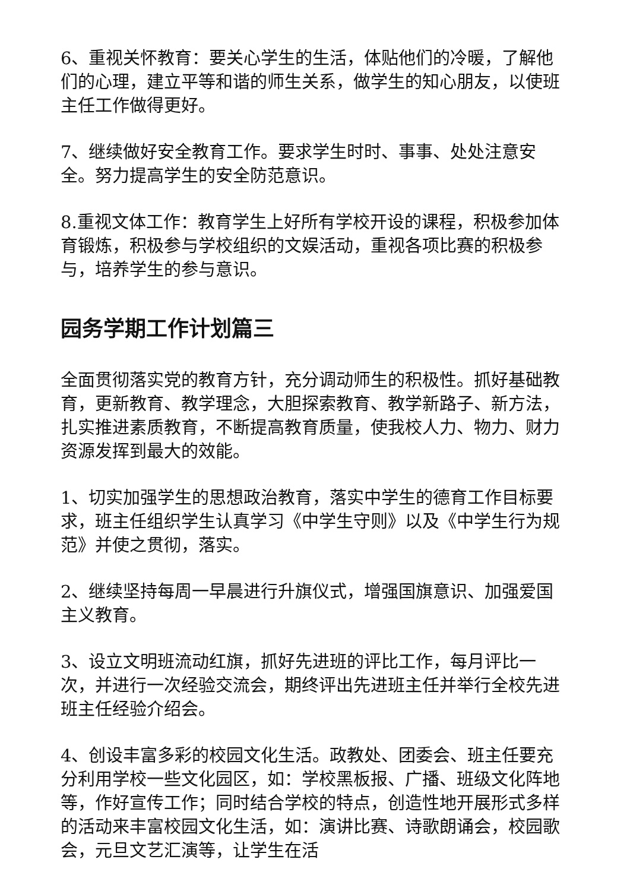6、重视关怀教育：要关心学生的生活，体贴他们的冷暖，了解他们的心理，建立平等和谐的师生关系，做学生的知心朋友，以使班主任工作做得更好。
7、继续做好安全教育工作。要求学生时时、事事、处处注意安全。努力提高学生的安全防范意识。
8.重视文体工作：教育学生上好所有学校开设的课程，积极参加体育锻炼，积极参与学校组织的文娱活动，重视各项比赛的积极参与，培养学生的参与意识。
园务学期工作计划篇三
全面贯彻落实党的教育方针，充分调动师生的积极性。抓好基础教育，更新教育、教学理念，大胆探索教育、教学新路子、新方法，扎实推进素质教育，不断提高教育质量，使我校人力、物力、财力资源发挥到最大的效能。
1、切实加强学生的思想政治教育，落实中学生的德育工作目标要求，班主任组织学生认真学习《中学生守则》以及《中学生行为规范》并使之贯彻，落实。
2、继续坚持每周一早晨进行升旗仪式，增强国旗意识、加强爱国主义教育。
3、设立文明班流动红旗，抓好先进班的评比工作，每月评比一次，并进行一次经验交流会，期终评出先进班主任并举行全校先进班主任经验介绍会。
4、创设丰富多彩的校园文化生活。政教处、团委会、班主任要充分利用学校一些文化园区，如：学校黑板报、广播、班级文化阵地等，作好宣传工作；同时结合学校的特点，创造性地开展形式多样的活动来丰富校园文化生活，如：演讲比赛、诗歌朗诵会，校园歌会，元旦文艺汇演等，让学生在活